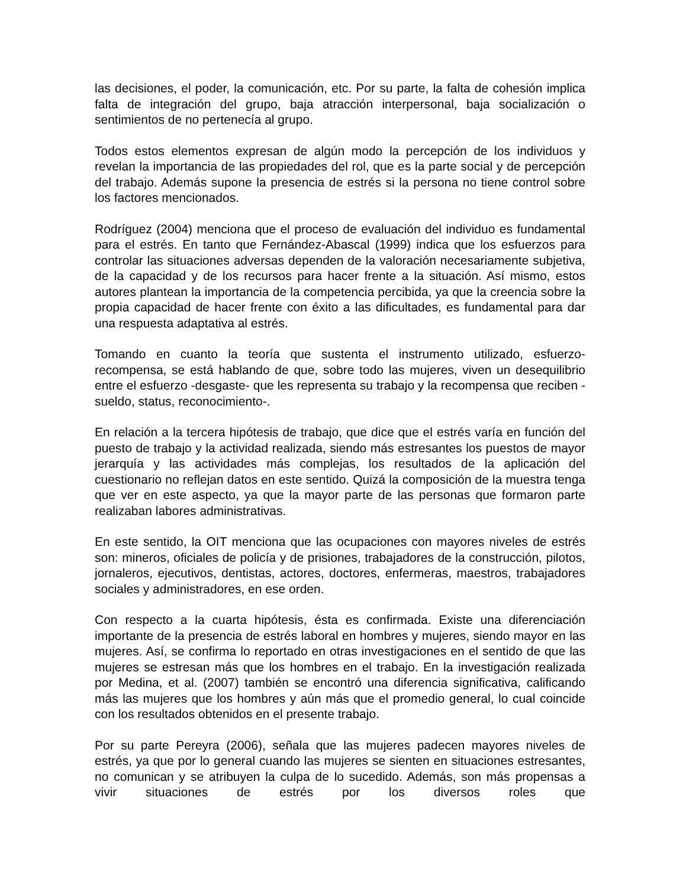las decisiones, el poder, la comunicación, etc. Por su parte, la falta de cohesión implica falta de integración del grupo, baja atracción interpersonal, baja socialización o sentimientos de no pertenecía al grupo.
Todos estos elementos expresan de algún modo la percepción de los individuos y revelan la importancia de las propiedades del rol, que es la parte social y de percepción del trabajo. Además supone la presencia de estrés si la persona no tiene control sobre los factores mencionados.
Rodríguez (2004) menciona que el proceso de evaluación del individuo es fundamental para el estrés. En tanto que Fernández-Abascal (1999) indica que los esfuerzos para controlar las situaciones adversas dependen de la valoración necesariamente subjetiva, de la capacidad y de los recursos para hacer frente a la situación. Así mismo, estos autores plantean la importancia de la competencia percibida, ya que la creencia sobre la propia capacidad de hacer frente con éxito a las dificultades, es fundamental para dar una respuesta adaptativa al estrés.
Tomando en cuanto la teoría que sustenta el instrumento utilizado, esfuerzo-recompensa, se está hablando de que, sobre todo las mujeres, viven un desequilibrio entre el esfuerzo -desgaste- que les representa su trabajo y la recompensa que reciben - sueldo, status, reconocimiento-.
En relación a la tercera hipótesis de trabajo, que dice que el estrés varía en función del puesto de trabajo y la actividad realizada, siendo más estresantes los puestos de mayor jerarquía y las actividades más complejas, los resultados de la aplicación del cuestionario no reflejan datos en este sentido. Quizá la composición de la muestra tenga que ver en este aspecto, ya que la mayor parte de las personas que formaron parte realizaban labores administrativas.
En este sentido, la OIT menciona que las ocupaciones con mayores niveles de estrés son: mineros, oficiales de policía y de prisiones, trabajadores de la construcción, pilotos, jornaleros, ejecutivos, dentistas, actores, doctores, enfermeras, maestros, trabajadores sociales y administradores, en ese orden.
Con respecto a la cuarta hipótesis, ésta es confirmada. Existe una diferenciación importante de la presencia de estrés laboral en hombres y mujeres, siendo mayor en las mujeres. Así, se confirma lo reportado en otras investigaciones en el sentido de que las mujeres se estresan más que los hombres en el trabajo. En la investigación realizada por Medina, et al. (2007) también se encontró una diferencia significativa, calificando más las mujeres que los hombres y aún más que el promedio general, lo cual coincide con los resultados obtenidos en el presente trabajo.
Por su parte Pereyra (2006), señala que las mujeres padecen mayores niveles de estrés, ya que por lo general cuando las mujeres se sienten en situaciones estresantes, no comunican y se atribuyen la culpa de lo sucedido. Además, son más propensas a vivir situaciones de estrés por los diversos roles que